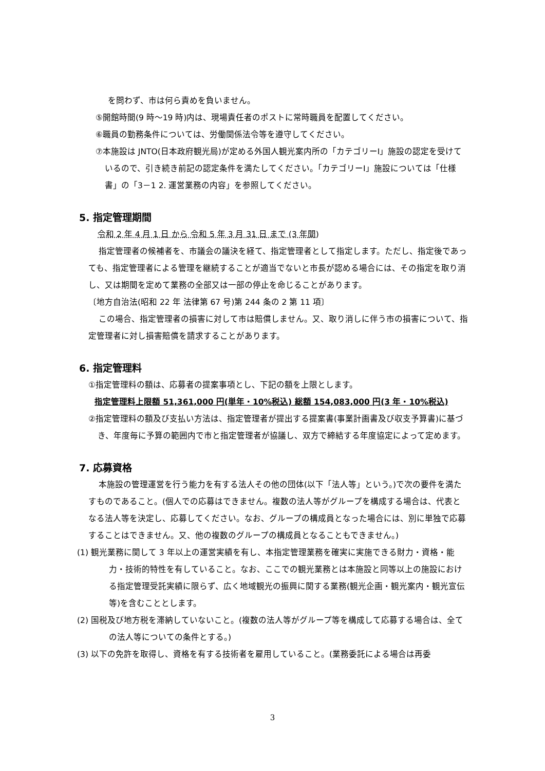を問わず、市は何ら責めを負いません。
⑤開館時間(9 時～19 時)内は、現場責任者のポストに常時職員を配置してください。
⑥職員の勤務条件については、労働関係法令等を遵守してください。
⑦本施設は JNTO(日本政府観光局)が定める外国人観光案内所の「カテゴリーⅠ」施設の認定を受けているので、引き続き前記の認定条件を満たしてください。「カテゴリーⅠ」施設については「仕様書」の「3－1 2. 運営業務の内容」を参照してください。
5. 指定管理期間
令和 2 年 4 月 1 日 から 令和 5 年 3 月 31 日 まで (3 年間)
指定管理者の候補者を、市議会の議決を経て、指定管理者として指定します。ただし、指定後であっても、指定管理者による管理を継続することが適当でないと市長が認める場合には、その指定を取り消し、又は期間を定めて業務の全部又は一部の停止を命じることがあります。
〔地方自治法(昭和 22 年 法律第 67 号)第 244 条の 2 第 11 項〕
この場合、指定管理者の損害に対して市は賠償しません。又、取り消しに伴う市の損害について、指定管理者に対し損害賠償を請求することがあります。
6. 指定管理料
①指定管理料の額は、応募者の提案事項とし、下記の額を上限とします。
指定管理料上限額 51,361,000 円(単年・10%税込) 総額 154,083,000 円(3 年・10%税込)
②指定管理料の額及び支払い方法は、指定管理者が提出する提案書(事業計画書及び収支予算書)に基づき、年度毎に予算の範囲内で市と指定管理者が協議し、双方で締結する年度協定によって定めます。
7. 応募資格
本施設の管理運営を行う能力を有する法人その他の団体(以下「法人等」という。)で次の要件を満たすものであること。(個人での応募はできません。複数の法人等がグループを構成する場合は、代表となる法人等を決定し、応募してください。なお、グループの構成員となった場合には、別に単独で応募することはできません。又、他の複数のグループの構成員となることもできません。)
(1) 観光業務に関して 3 年以上の運営実績を有し、本指定管理業務を確実に実施できる財力・資格・能力・技術的特性を有していること。なお、ここでの観光業務とは本施設と同等以上の施設における指定管理受託実績に限らず、広く地域観光の振興に関する業務(観光企画・観光案内・観光宣伝等)を含むこととします。
(2) 国税及び地方税を滞納していないこと。(複数の法人等がグループ等を構成して応募する場合は、全ての法人等についての条件とする。)
(3) 以下の免許を取得し、資格を有する技術者を雇用していること。(業務委託による場合は再委
3